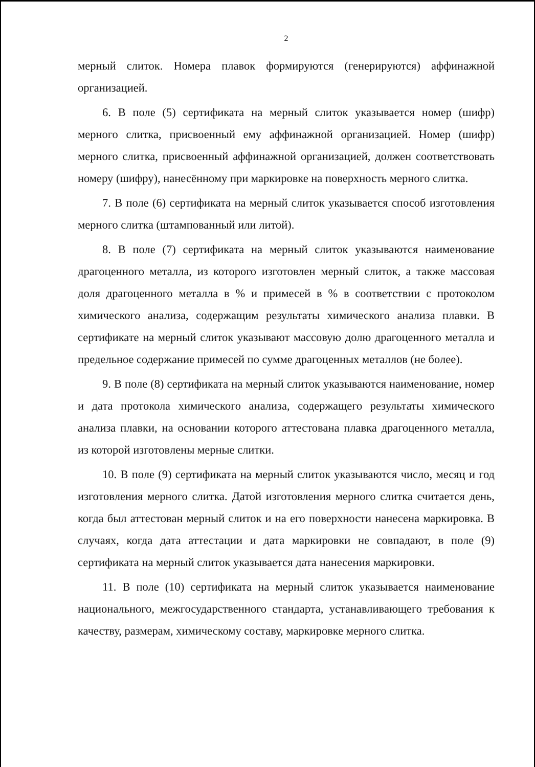2
мерный слиток. Номера плавок формируются (генерируются) аффинажной организацией.
6. В поле (5) сертификата на мерный слиток указывается номер (шифр) мерного слитка, присвоенный ему аффинажной организацией. Номер (шифр) мерного слитка, присвоенный аффинажной организацией, должен соответствовать номеру (шифру), нанесённому при маркировке на поверхность мерного слитка.
7. В поле (6) сертификата на мерный слиток указывается способ изготовления мерного слитка (штампованный или литой).
8. В поле (7) сертификата на мерный слиток указываются наименование драгоценного металла, из которого изготовлен мерный слиток, а также массовая доля драгоценного металла в % и примесей в % в соответствии с протоколом химического анализа, содержащим результаты химического анализа плавки. В сертификате на мерный слиток указывают массовую долю драгоценного металла и предельное содержание примесей по сумме драгоценных металлов (не более).
9. В поле (8) сертификата на мерный слиток указываются наименование, номер и дата протокола химического анализа, содержащего результаты химического анализа плавки, на основании которого аттестована плавка драгоценного металла, из которой изготовлены мерные слитки.
10. В поле (9) сертификата на мерный слиток указываются число, месяц и год изготовления мерного слитка. Датой изготовления мерного слитка считается день, когда был аттестован мерный слиток и на его поверхности нанесена маркировка. В случаях, когда дата аттестации и дата маркировки не совпадают, в поле (9) сертификата на мерный слиток указывается дата нанесения маркировки.
11. В поле (10) сертификата на мерный слиток указывается наименование национального, межгосударственного стандарта, устанавливающего требования к качеству, размерам, химическому составу, маркировке мерного слитка.